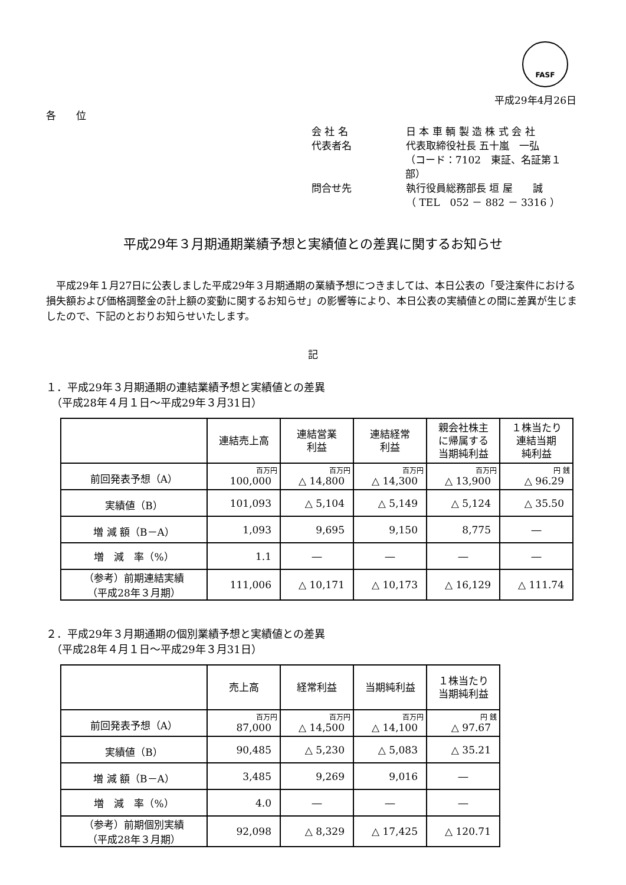FASF
平成29年4月26日
各　　位
会 社 名 日 本 車 輌 製 造 株 式 会 社
代表者名 代表取締役社長 五十嵐　一弘
（コード：7102　東証、名証第１部）
問合せ先 執行役員総務部長 垣 屋　　誠
（ TEL　052 － 882 － 3316 ）
平成29年３月期通期業績予想と実績値との差異に関するお知らせ
平成29年１月27日に公表しました平成29年３月期通期の業績予想につきましては、本日公表の「受注案件における損失額および価格調整金の計上額の変動に関するお知らせ」の影響等により、本日公表の実績値との間に差異が生じましたので、下記のとおりお知らせいたします。
記
１．平成29年３月期通期の連結業績予想と実績値との差異
　（平成28年４月１日～平成29年３月31日）
| | 連結売上高 | 連結営業 利益 | 連結経常 利益 | 親会社株主 に帰属する 当期純利益 | １株当たり 連結当期 純利益 |
| --- | --- | --- | --- | --- | --- |
| 前回発表予想（A） | 百万円 100,000 | 百万円 △ 14,800 | 百万円 △ 14,300 | 百万円 △ 13,900 | 円 銭 △ 96.29 |
| 実績値（B） | 101,093 | △ 5,104 | △ 5,149 | △ 5,124 | △ 35.50 |
| 増 減 額（B－A） | 1,093 | 9,695 | 9,150 | 8,775 | ― |
| 増 減 率（%） | 1.1 | ― | ― | ― | ― |
| （参考）前期連結実績 （平成28年３月期） | 111,006 | △ 10,171 | △ 10,173 | △ 16,129 | △ 111.74 |
２．平成29年３月期通期の個別業績予想と実績値との差異
　（平成28年４月１日～平成29年３月31日）
| | 売上高 | 経常利益 | 当期純利益 | １株当たり 当期純利益 |
| --- | --- | --- | --- | --- |
| 前回発表予想（A） | 百万円 87,000 | 百万円 △ 14,500 | 百万円 △ 14,100 | 円 銭 △ 97.67 |
| 実績値（B） | 90,485 | △ 5,230 | △ 5,083 | △ 35.21 |
| 増 減 額（B－A） | 3,485 | 9,269 | 9,016 | ― |
| 増 減 率（%） | 4.0 | ― | ― | ― |
| （参考）前期個別実績 （平成28年３月期） | 92,098 | △ 8,329 | △ 17,425 | △ 120.71 |